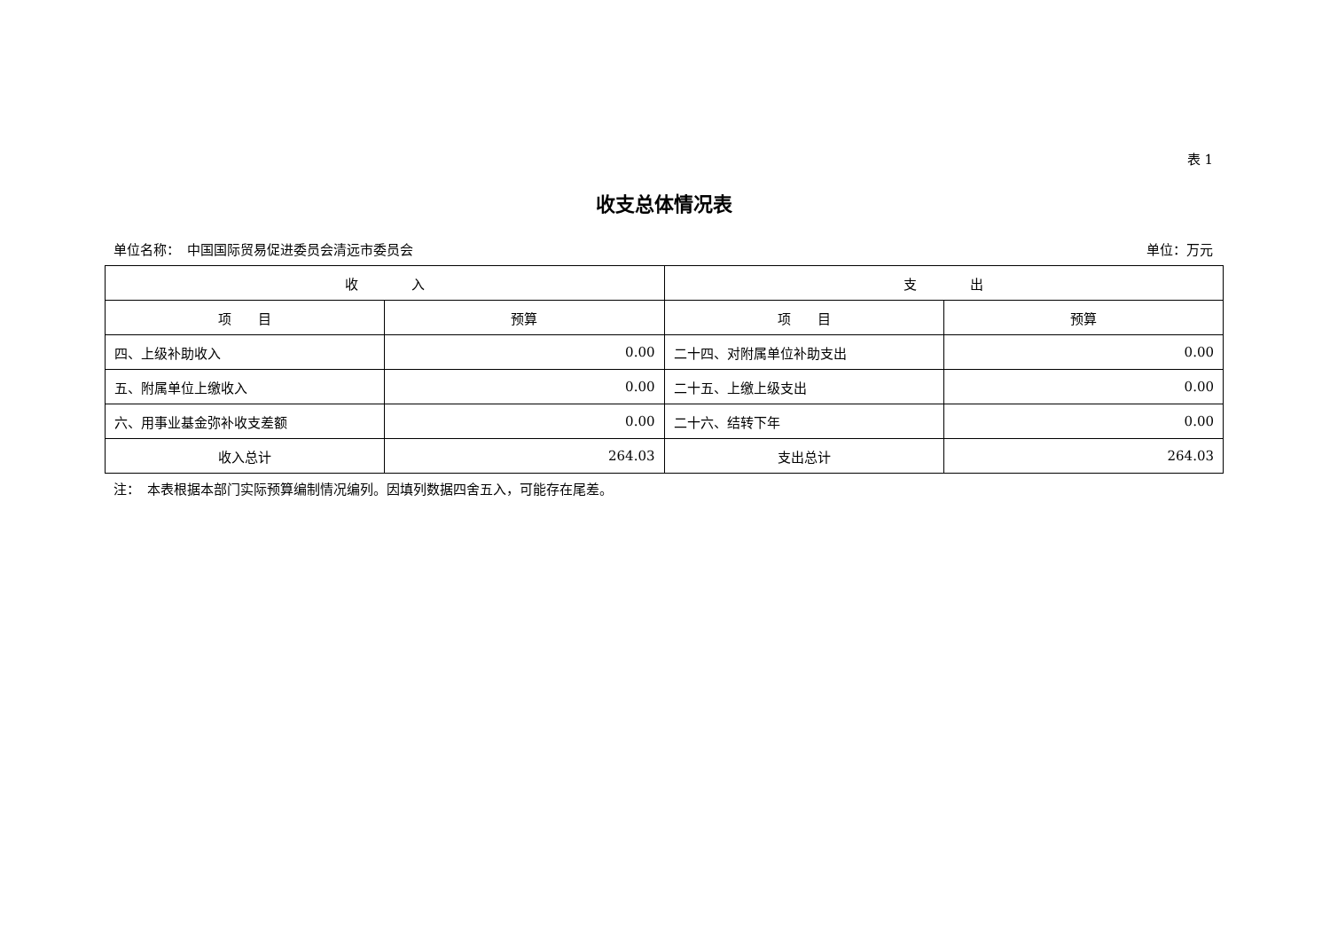表 1
收支总体情况表
单位名称：　中国国际贸易促进委员会清远市委员会 单位：万元
| 收 入 | | 支 出 | |
| --- | --- | --- | --- |
| 项 目 | 预算 | 项 目 | 预算 |
| 四、上级补助收入 | 0.00 | 二十四、对附属单位补助支出 | 0.00 |
| 五、附属单位上缴收入 | 0.00 | 二十五、上缴上级支出 | 0.00 |
| 六、用事业基金弥补收支差额 | 0.00 | 二十六、结转下年 | 0.00 |
| 收入总计 | 264.03 | 支出总计 | 264.03 |
注：　本表根据本部门实际预算编制情况编列。因填列数据四舍五入，可能存在尾差。